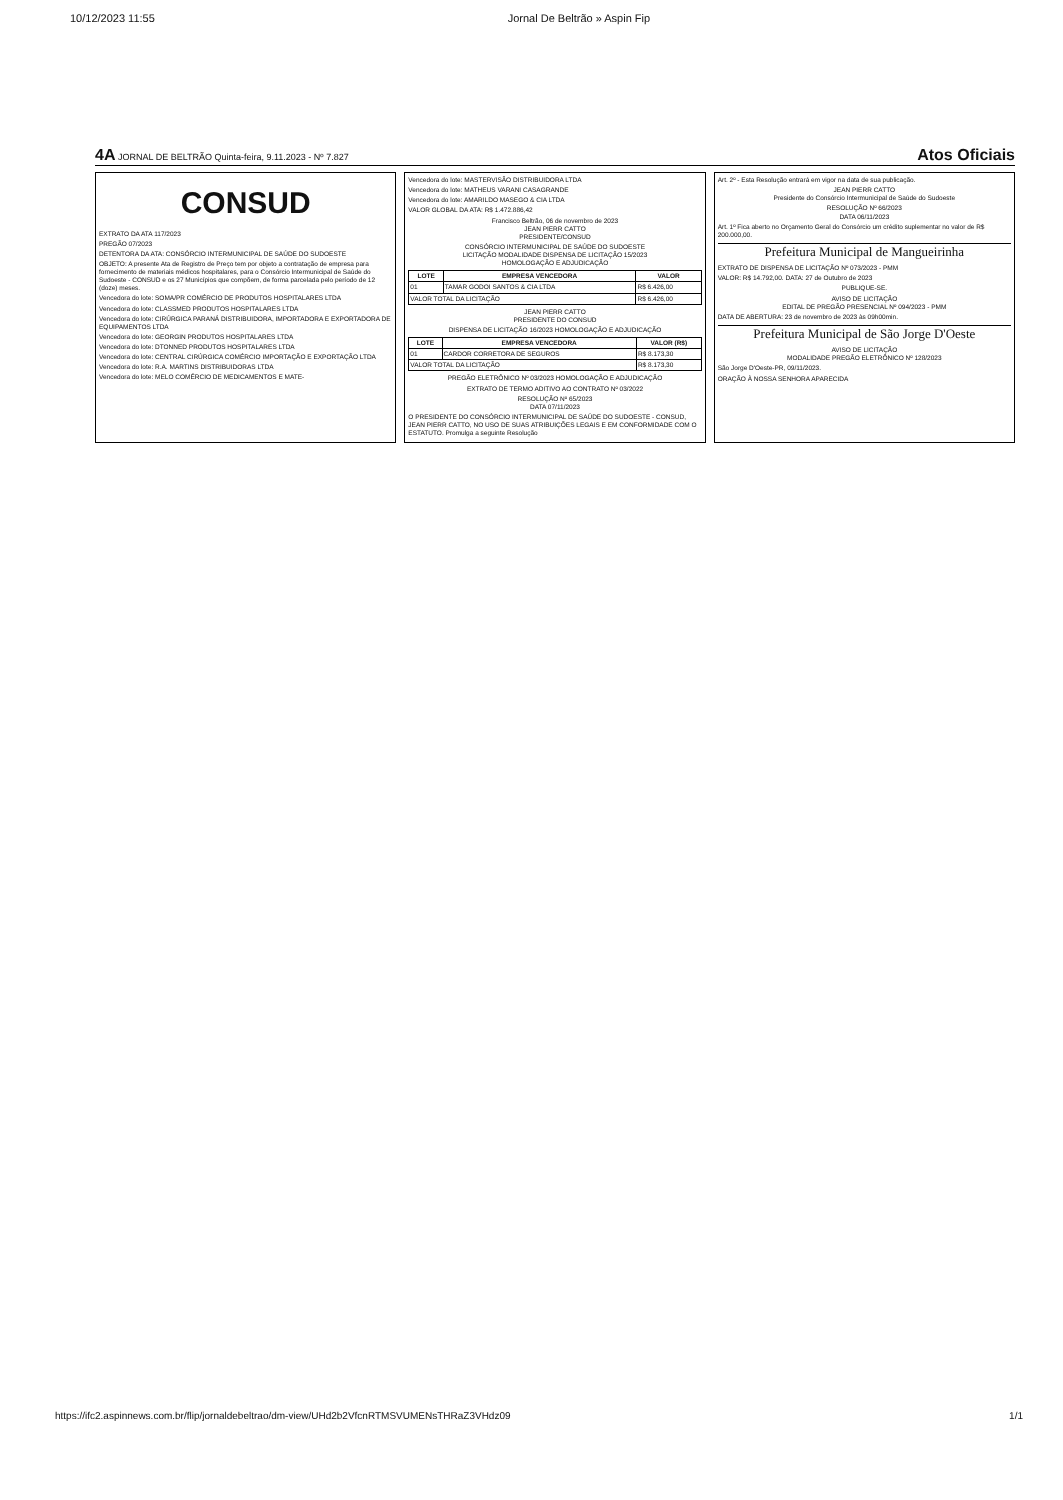10/12/2023 11:55 Jornal De Beltrão » Aspin Fip
4A JORNAL DE BELTRÃO Quinta-feira, 9.11.2023 - Nº 7.827 Atos Oficiais
CONSUD
EXTRATO DA ATA 117/2023
PREGÃO 07/2023
DETENTORA DA ATA: CONSÓRCIO INTERMUNICIPAL DE SAÚDE DO SUDOESTE
OBJETO: A presente Ata de Registro de Preço tem por objeto a contratação de empresa para fornecimento de materiais médicos hospitalares, para o Consórcio Intermunicipal de Saúde do Sudoeste - CONSUD e os 27 Municípios que compõem, de forma parcelada pelo período de 12 (doze) meses.
Vencedora do lote: SOMA/PR COMÉRCIO DE PRODUTOS HOSPITALARES LTDA
Vencedora do lote: CLASSMED PRODUTOS HOSPITALARES LTDA
Vencedora do lote: CIRÚRGICA PARANÁ DISTRIBUIDORA, IMPORTADORA E EXPORTADORA DE EQUIPAMENTOS LTDA
Vencedora do lote: GEORGIN PRODUTOS HOSPITALARES LTDA
Vencedora do lote: DTONNED PRODUTOS HOSPITALARES LTDA
Vencedora do lote: CENTRAL CIRÚRGICA COMÉRCIO IMPORTAÇÃO E EXPORTAÇÃO LTDA
Vencedora do lote: R.A. MARTINS DISTRIBUIDORAS LTDA
Vencedora do lote: MELO COMÉRCIO DE MEDICAMENTOS E MATE-
Vencedora do lote: MASTERVISÃO DISTRIBUIDORA LTDA
Vencedora do lote: MATHEUS VARANI CASAGRANDE
Vencedora do lote: AMARILDO MASEGO & CIA LTDA
VALOR GLOBAL DA ATA: R$ 1.472.886,42
Francisco Beltrão, 06 de novembro de 2023
JEAN PIERR CATTO
PRESIDENTE/CONSUD
CONSÓRCIO INTERMUNICIPAL DE SAÚDE DO SUDOESTE
LICITAÇÃO MODALIDADE DISPENSA DE LICITAÇÃO 15/2023
HOMOLOGAÇÃO E ADJUDICAÇÃO
| LOTE | EMPRESA VENCEDORA | VALOR |
| --- | --- | --- |
| 01 | TAMAR GODOI SANTOS & CIA LTDA | R$ 6.426,00 |
| VALOR TOTAL DA LICITAÇÃO | | R$ 6.426,00 |
JEAN PIERR CATTO
PRESIDENTE DO CONSUD
DISPENSA DE LICITAÇÃO 16/2023 HOMOLOGAÇÃO E ADJUDICAÇÃO
| LOTE | EMPRESA VENCEDORA | VALOR (R$) |
| --- | --- | --- |
| 01 | CARDOR CORRETORA DE SEGUROS | R$ 8.173,30 |
| VALOR TOTAL DA LICITAÇÃO | | R$ 8.173,30 |
PREGÃO ELETRÔNICO Nº 03/2023 HOMOLOGAÇÃO E ADJUDICAÇÃO
EXTRATO DE TERMO ADITIVO AO CONTRATO Nº 03/2022
RESOLUÇÃO Nº 65/2023
DATA 07/11/2023
O PRESIDENTE DO CONSÓRCIO INTERMUNICIPAL DE SAÚDE DO SUDOESTE - CONSUD, JEAN PIERR CATTO, NO USO DE SUAS ATRIBUIÇÕES LEGAIS E EM CONFORMIDADE COM O ESTATUTO. Promulga a seguinte Resolução
Art. 2º - Esta Resolução entrará em vigor na data de sua publicação.
JEAN PIERR CATTO
Presidente do Consórcio Intermunicipal de Saúde do Sudoeste
RESOLUÇÃO Nº 66/2023
DATA 06/11/2023
Art. 1º Fica aberto no Orçamento Geral do Consórcio um crédito suplementar no valor de R$ 200.000,00.
Prefeitura Municipal de Mangueirinha
EXTRATO DE DISPENSA DE LICITAÇÃO Nº 073/2023 - PMM
VALOR: R$ 14.792,00. DATA: 27 de Outubro de 2023
PUBLIQUE-SE.
AVISO DE LICITAÇÃO
EDITAL DE PREGÃO PRESENCIAL Nº 094/2023 - PMM
DATA DE ABERTURA: 23 de novembro de 2023 às 09h00min.
Prefeitura Municipal de São Jorge D'Oeste
AVISO DE LICITAÇÃO
MODALIDADE PREGÃO ELETRÔNICO Nº 128/2023
São Jorge D'Oeste-PR, 09/11/2023.
ORAÇÃO À NOSSA SENHORA APARECIDA
https://ifc2.aspinnews.com.br/flip/jornaldebeltrao/dm-view/UHd2b2VfcnRTMSVUMENsTHRaZ3VHdz09 1/1